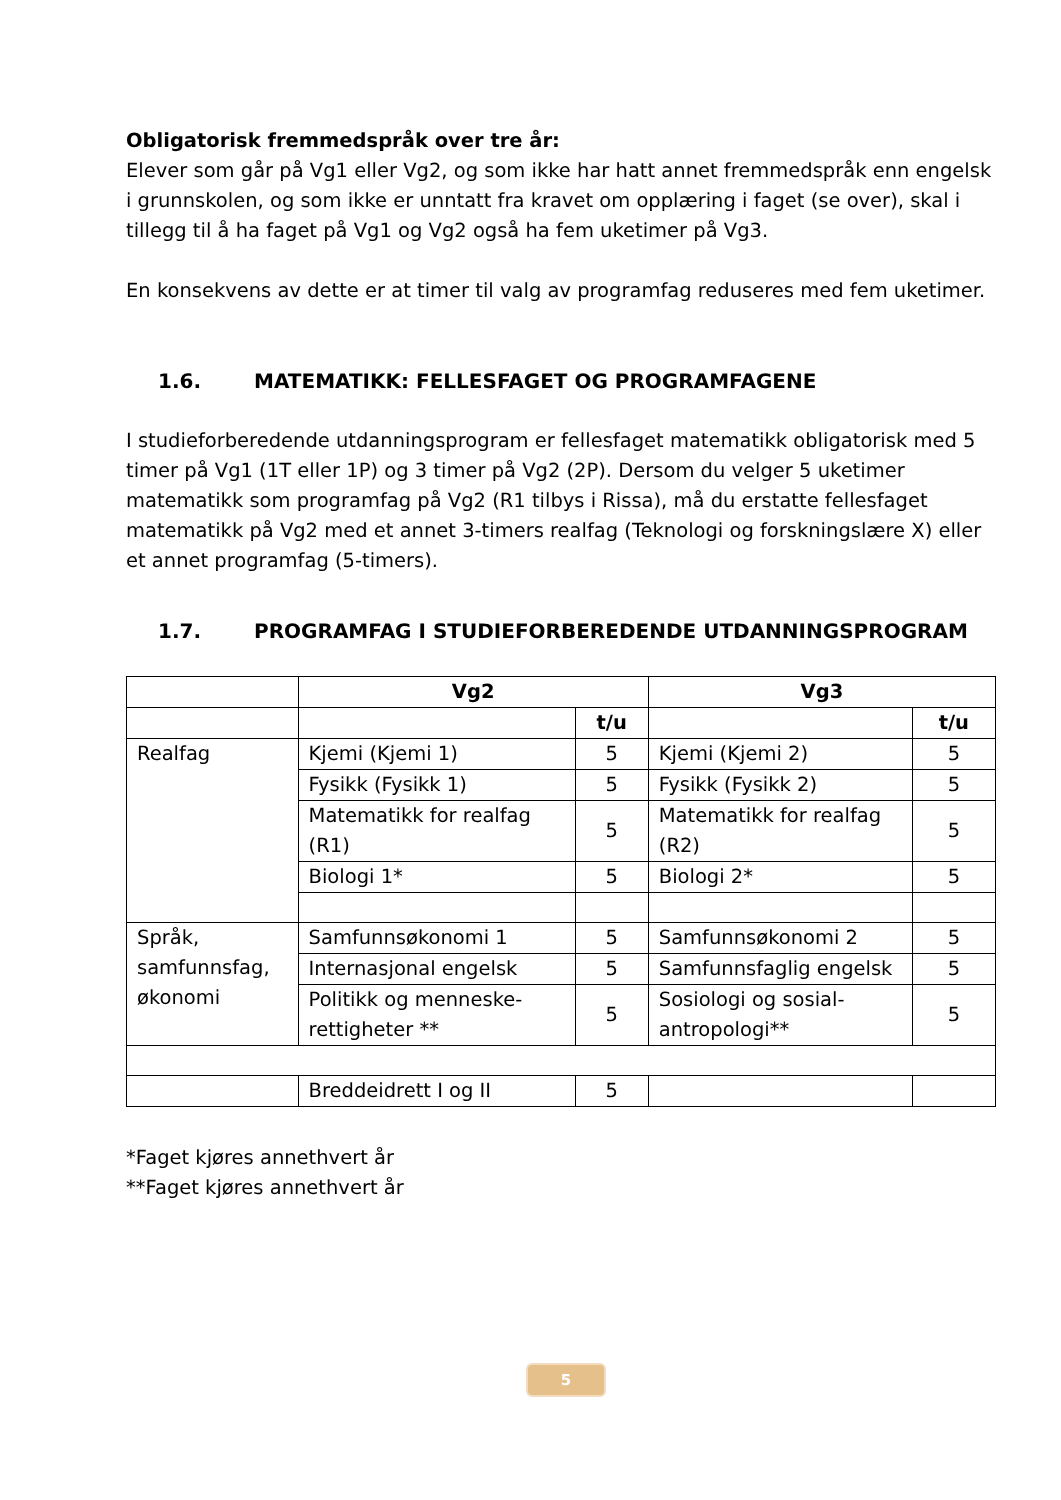Obligatorisk fremmedspråk over tre år:
Elever som går på Vg1 eller Vg2, og som ikke har hatt annet fremmedspråk enn engelsk i grunnskolen, og som ikke er unntatt fra kravet om opplæring i faget (se over), skal i tillegg til å ha faget på Vg1 og Vg2 også ha fem uketimer på Vg3.
En konsekvens av dette er at timer til valg av programfag reduseres med fem uketimer.
1.6. MATEMATIKK: FELLESFAGET OG PROGRAMFAGENE
I studieforberedende utdanningsprogram er fellesfaget matematikk obligatorisk med 5 timer på Vg1 (1T eller 1P) og 3 timer på Vg2 (2P). Dersom du velger 5 uketimer matematikk som programfag på Vg2 (R1 tilbys i Rissa), må du erstatte fellesfaget matematikk på Vg2 med et annet 3-timers realfag (Teknologi og forskningslære X) eller et annet programfag (5-timers).
1.7. PROGRAMFAG I STUDIEFORBEREDENDE UTDANNINGSPROGRAM
| | Vg2 | | Vg3 | |
| | | t/u | | t/u |
| Realfag | Kjemi (Kjemi 1) | 5 | Kjemi (Kjemi 2) | 5 |
| | Fysikk (Fysikk 1) | 5 | Fysikk (Fysikk 2) | 5 |
| | Matematikk for realfag (R1) | 5 | Matematikk for realfag (R2) | 5 |
| | Biologi 1* | 5 | Biologi 2* | 5 |
| Språk, samfunnsfag, økonomi | Samfunnsøkonomi 1 | 5 | Samfunnsøkonomi 2 | 5 |
| | Internasjonal engelsk | 5 | Samfunnsfaglig engelsk | 5 |
| | Politikk og menneske-rettigheter ** | 5 | Sosiologi og sosial-antropologi** | 5 |
| | Breddeidrett I og II | 5 | | |
*Faget kjøres annethvert år
**Faget kjøres annethvert år
5